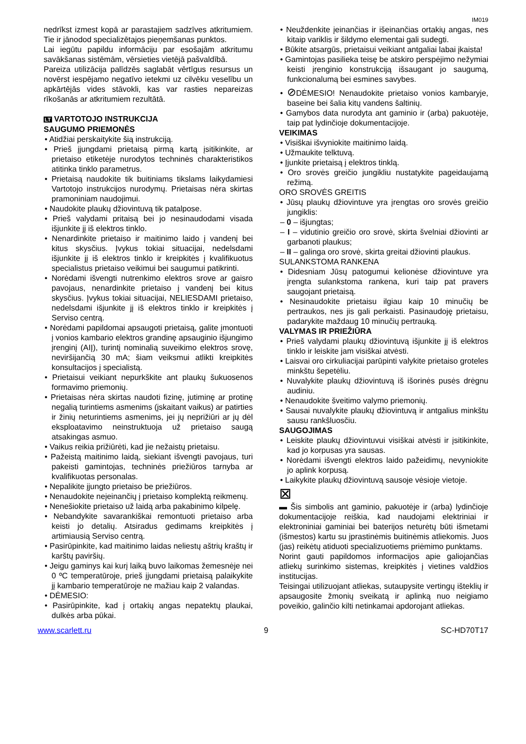IM019
nedrīkst izmest kopā ar parastajiem sadzīves atkritumiem. Tie ir jānodod specializētajos pieņemšanas punktos.
Lai iegūtu papildu informāciju par esošajām atkritumu savākšanas sistēmām, vērsieties vietējā pašvaldībā.
Pareiza utilizācija palīdzēs saglabāt vērtīgus resursus un novērst iespējamo negatīvo ietekmi uz cilvēku veselību un apkārtējās vides stāvokli, kas var rasties nepareizas rīkošanās ar atkritumiem rezultātā.
LT VARTOTOJO INSTRUKCIJA
SAUGUMO PRIEMONĖS
• Atidžiai perskaitykite šią instrukciją.
• Prieš įjungdami prietaisą pirmą kartą įsitikinkite, ar prietaiso etiketėje nurodytos techninės charakteristikos atitinka tinklo parametrus.
• Prietaisą naudokite tik buitiniams tikslams laikydamiesi Vartotojo instrukcijos nurodymų. Prietaisas nėra skirtas pramoniniam naudojimui.
• Naudokite plaukų džiovintuvą tik patalpose.
• Prieš valydami pritaisą bei jo nesinaudodami visada išjunkite jį iš elektros tinklo.
• Nenardinkite prietaiso ir maitinimo laido į vandenį bei kitus skysčius. Įvykus tokiai situacijai, nedelsdami išjunkite jį iš elektros tinklo ir kreipkitės į kvalifikuotus specialistus prietaiso veikimui bei saugumui patikrinti.
• Norėdami išvengti nutrenkimo elektros srove ar gaisro pavojaus, nenardinkite prietaiso į vandenį bei kitus skysčius. Įvykus tokiai situacijai, NELIESDAMI prietaiso, nedelsdami išjunkite jį iš elektros tinklo ir kreipkitės į Serviso centrą.
• Norėdami papildomai apsaugoti prietaisą, galite įmontuoti į vonios kambario elektros grandinę apsauginio išjungimo įrenginį (AIĮ), turintį nominalią suveikimo elektros srovę, neviršijančią 30 mA; šiam veiksmui atlikti kreipkitės konsultacijos į specialistą.
• Prietaisui veikiant nepurkškite ant plaukų šukuosenos formavimo priemonių.
• Prietaisas nėra skirtas naudoti fizinę, jutiminę ar protinę negalią turintiems asmenims (įskaitant vaikus) ar patirties ir žinių neturintiems asmenims, jei jų neprižiūri ar jų dėl eksploatavimo neinstruktuoja už prietaiso saugą atsakingas asmuo.
• Vaikus reikia prižiūrėti, kad jie nežaistų prietaisu.
• Pažeistą maitinimo laidą, siekiant išvengti pavojaus, turi pakeisti gamintojas, techninės priežiūros tarnyba ar kvalifikuotas personalas.
• Nepalikite įjungto prietaiso be priežiūros.
• Nenaudokite neįeinančių į prietaiso komplektą reikmenų.
• Nenešiokite prietaiso už laidą arba pakabinimo kilpelę.
• Nebandykite savarankiškai remontuoti prietaiso arba keisti jo detalių. Atsiradus gedimams kreipkitės į artimiausią Serviso centrą.
• Pasirūpinkite, kad maitinimo laidas neliestų aštrių kraštų ir karštų paviršių.
• Jeigu gaminys kai kurį laiką buvo laikomas žemesnėje nei 0 ºC temperatūroje, prieš įjungdami prietaisą palaikykite jį kambario temperatūroje ne mažiau kaip 2 valandas.
• DĖMESIO:
• Pasirūpinkite, kad į ortakių angas nepatektų plaukai, dulkės arba pūkai.
• Neuždenkite įeinančias ir išeinančias ortakių angas, nes kitaip variklis ir šildymo elementai gali sudegti.
• Būkite atsargūs, prietaisui veikiant antgaliai labai įkaista!
• Gamintojas pasilieka teisę be atskiro perspėjimo nežymiai keisti įrenginio konstrukciją išsaugant jo saugumą, funkcionalumą bei esmines savybes.
• ⊘DĖMESIO! Nenaudokite prietaiso vonios kambaryje, baseine bei šalia kitų vandens šaltinių.
• Gamybos data nurodyta ant gaminio ir (arba) pakuotėje, taip pat lydinčioje dokumentacijoje.
VEIKIMAS
• Visiškai išvyniokite maitinimo laidą.
• Užmaukite telktuvą.
• Įjunkite prietaisą į elektros tinklą.
• Oro srovės greičio jungikliu nustatykite pageidaujamą režimą.
ORO SROVĖS GREITIS
• Jūsų plaukų džiovintuve yra įrengtas oro srovės greičio jungiklis:
– 0 – išjungtas;
– I – vidutinio greičio oro srovė, skirta švelniai džiovinti ar garbanoti plaukus;
– II – galinga oro srovė, skirta greitai džiovinti plaukus.
SULANKSTOMA RANKENA
• Didesniam Jūsų patogumui kelionėse džiovintuve yra įrengta sulankstoma rankena, kuri taip pat pravers saugojant prietaisą.
• Nesinaudokite prietaisu ilgiau kaip 10 minučių be pertraukos, nes jis gali perkaisti. Pasinaudoję prietaisu, padarykite maždaug 10 minučių pertrauką.
VALYMAS IR PRIEŽIŪRA
• Prieš valydami plaukų džiovintuvą išjunkite jį iš elektros tinklo ir leiskite jam visiškai atvėsti.
• Laisvai oro cirkuliacijai parūpinti valykite prietaiso groteles minkštu šepetėliu.
• Nuvalykite plaukų džiovintuvą iš išorinės pusės drėgnu audiniu.
• Nenaudokite šveitimo valymo priemonių.
• Sausai nuvalykite plaukų džiovintuvą ir antgalius minkštu sausu rankšluosčiu.
SAUGOJIMAS
• Leiskite plaukų džiovintuvui visiškai atvėsti ir įsitikinkite, kad jo korpusas yra sausas.
• Norėdami išvengti elektros laido pažeidimų, nevyniokite jo aplink korpusą.
• Laikykite plaukų džiovintuvą sausoje vėsioje vietoje.
⊠
▬ Šis simbolis ant gaminio, pakuotėje ir (arba) lydinčioje dokumentacijoje reiškia, kad naudojami elektriniai ir elektroniniai gaminiai bei baterijos neturėtų būti išmetami (išmestos) kartu su įprastinėmis buitinėmis atliekomis. Juos (jas) reikėtų atiduoti specializuotiems priėmimo punktams.
Norint gauti papildomos informacijos apie galiojančias atliekų surinkimo sistemas, kreipkitės į vietines valdžios institucijas.
Teisingai utilizuojant atliekas, sutaupysite vertingų išteklių ir apsaugosite žmonių sveikatą ir aplinką nuo neigiamo poveikio, galinčio kilti netinkamai apdorojant atliekas.
www.scarlett.ru 9 SC-HD70T17